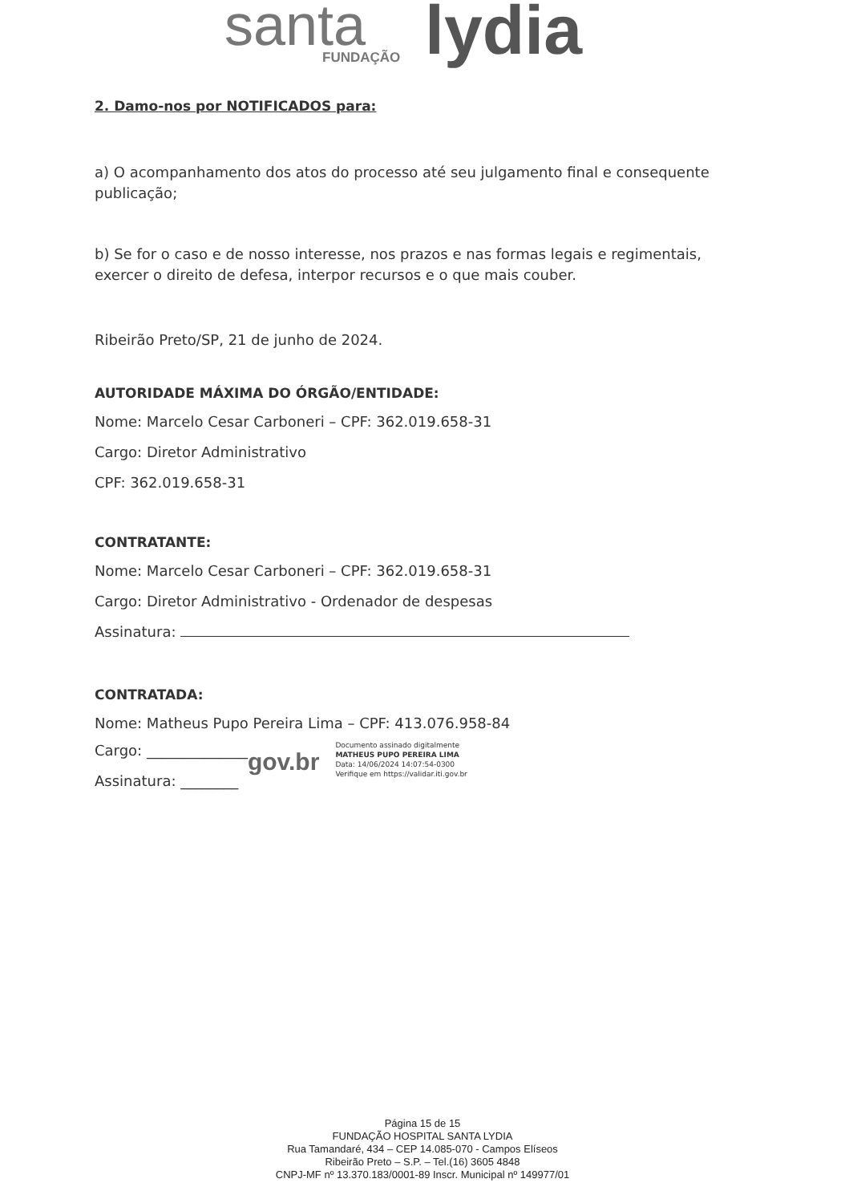santa FUNDAÇÃO lydia
2. Damo-nos por NOTIFICADOS para:
a) O acompanhamento dos atos do processo até seu julgamento final e consequente publicação;
b) Se for o caso e de nosso interesse, nos prazos e nas formas legais e regimentais, exercer o direito de defesa, interpor recursos e o que mais couber.
Ribeirão Preto/SP, 21 de junho de 2024.
AUTORIDADE MÁXIMA DO ÓRGÃO/ENTIDADE:
Nome: Marcelo Cesar Carboneri – CPF: 362.019.658-31
Cargo: Diretor Administrativo
CPF: 362.019.658-31
CONTRATANTE:
Nome: Marcelo Cesar Carboneri – CPF: 362.019.658-31
Cargo: Diretor Administrativo - Ordenador de despesas
Assinatura:
CONTRATADA:
Nome: Matheus Pupo Pereira Lima – CPF: 413.076.958-84
Cargo: ______________
Assinatura: ________
gov.br
Documento assinado digitalmente
MATHEUS PUPO PEREIRA LIMA
Data: 14/06/2024 14:07:54-0300
Verifique em https://validar.iti.gov.br
Página 15 de 15
FUNDAÇÃO HOSPITAL SANTA LYDIA
Rua Tamandaré, 434 – CEP 14.085-070 - Campos Elíseos
Ribeirão Preto – S.P. – Tel.(16) 3605 4848
CNPJ-MF nº 13.370.183/0001-89 Inscr. Municipal nº 149977/01